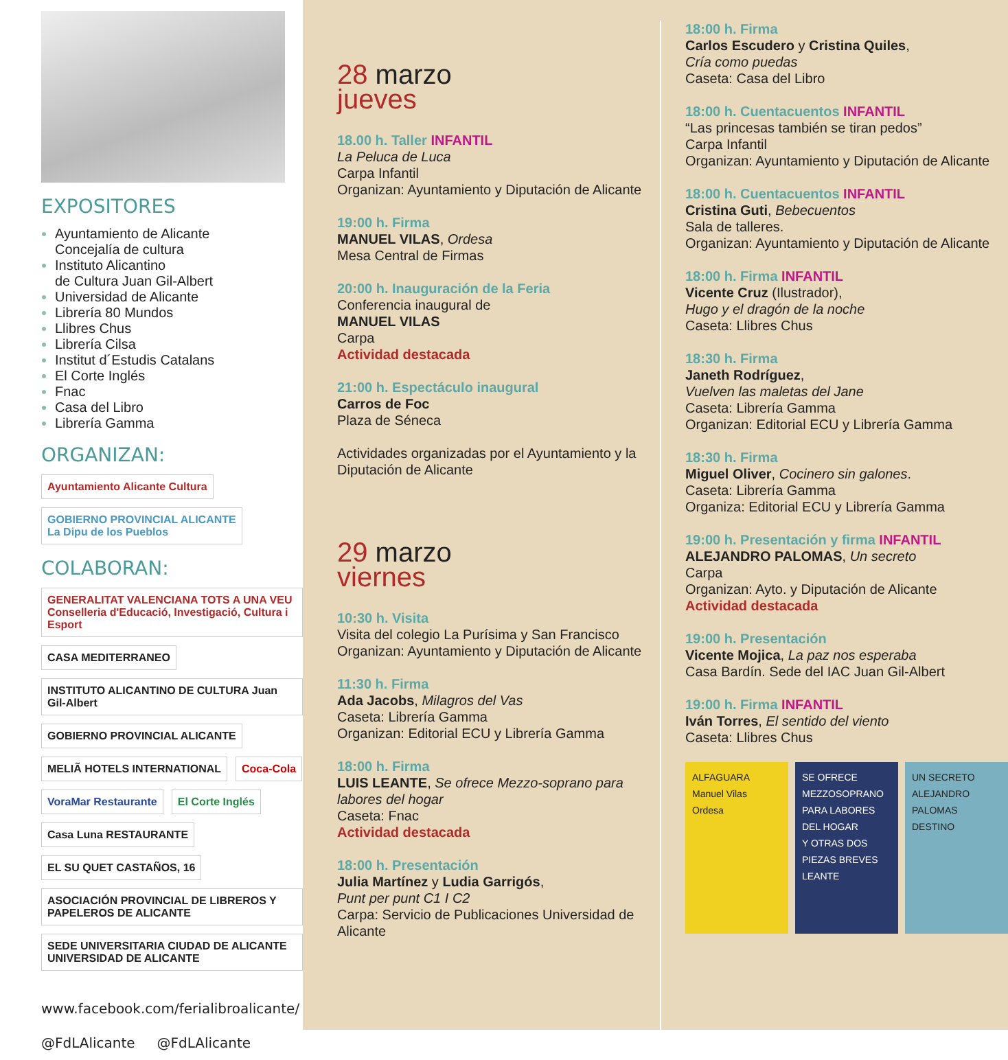EXPOSITORES
Ayuntamiento de Alicante
Concejalía de cultura
Instituto Alicantino
de Cultura Juan Gil-Albert
Universidad de Alicante
Librería 80 Mundos
Llibres Chus
Librería Cilsa
Institut d´Estudis Catalans
El Corte Inglés
Fnac
Casa del Libro
Librería Gamma
ORGANIZAN:
Ayuntamiento Alicante Cultura
GOBIERNO PROVINCIAL ALICANTE
La Dipu de los Pueblos
COLABORAN:
GENERALITAT VALENCIANA TOTS A UNA VEU
Conselleria d'Educació, Investigació, Cultura i Esport
CASA MEDITERRANEO
INSTITUTO ALICANTINO DE CULTURA Juan Gil-Albert
GOBIERNO PROVINCIAL ALICANTE
MELIÃ HOTELS INTERNATIONAL
Coca-Cola
VoraMar Restaurante
El Corte Inglés
Casa Luna RESTAURANTE
EL SU QUET CASTAÑOS, 16
ASOCIACIÓN PROVINCIAL DE LIBREROS Y PAPELEROS DE ALICANTE
SEDE UNIVERSITARIA CIUDAD DE ALICANTE UNIVERSIDAD DE ALICANTE
www.facebook.com/ferialibroalicante/
@FdLAlicante @FdLAlicante
28 marzo
jueves
18.00 h. Taller INFANTIL
La Peluca de Luca
Carpa Infantil
Organizan: Ayuntamiento y Diputación de Alicante
19:00 h. Firma
MANUEL VILAS, Ordesa
Mesa Central de Firmas
20:00 h. Inauguración de la Feria
Conferencia inaugural de
MANUEL VILAS
Carpa
Actividad destacada
21:00 h. Espectáculo inaugural
Carros de Foc
Plaza de Séneca
Actividades organizadas por el Ayuntamiento y la Diputación de Alicante
29 marzo
viernes
10:30 h. Visita
Visita del colegio La Purísima y San Francisco
Organizan: Ayuntamiento y Diputación de Alicante
11:30 h. Firma
Ada Jacobs, Milagros del Vas
Caseta: Librería Gamma
Organizan: Editorial ECU y Librería Gamma
18:00 h. Firma
LUIS LEANTE, Se ofrece Mezzo-soprano para labores del hogar
Caseta: Fnac
Actividad destacada
18:00 h. Presentación
Julia Martínez y Ludia Garrigós,
Punt per punt C1 I C2
Carpa: Servicio de Publicaciones Universidad de Alicante
18:00 h. Firma
Carlos Escudero y Cristina Quiles,
Cría como puedas
Caseta: Casa del Libro
18:00 h. Cuentacuentos INFANTIL
“Las princesas también se tiran pedos”
Carpa Infantil
Organizan: Ayuntamiento y Diputación de Alicante
18:00 h. Cuentacuentos INFANTIL
Cristina Guti, Bebecuentos
Sala de talleres.
Organizan: Ayuntamiento y Diputación de Alicante
18:00 h. Firma INFANTIL
Vicente Cruz (Ilustrador),
Hugo y el dragón de la noche
Caseta: Llibres Chus
18:30 h. Firma
Janeth Rodríguez,
Vuelven las maletas del Jane
Caseta: Librería Gamma
Organizan: Editorial ECU y Librería Gamma
18:30 h. Firma
Miguel Oliver, Cocinero sin galones.
Caseta: Librería Gamma
Organiza: Editorial ECU y Librería Gamma
19:00 h. Presentación y firma INFANTIL
ALEJANDRO PALOMAS, Un secreto
Carpa
Organizan: Ayto. y Diputación de Alicante
Actividad destacada
19:00 h. Presentación
Vicente Mojica, La paz nos esperaba
Casa Bardín. Sede del IAC Juan Gil-Albert
19:00 h. Firma INFANTIL
Iván Torres, El sentido del viento
Caseta: Llibres Chus
ALFAGUARA
Manuel Vilas
Ordesa
SE OFRECE MEZZOSOPRANO PARA LABORES DEL HOGAR
Y OTRAS DOS PIEZAS BREVES
LEANTE
UN SECRETO
ALEJANDRO PALOMAS
DESTINO